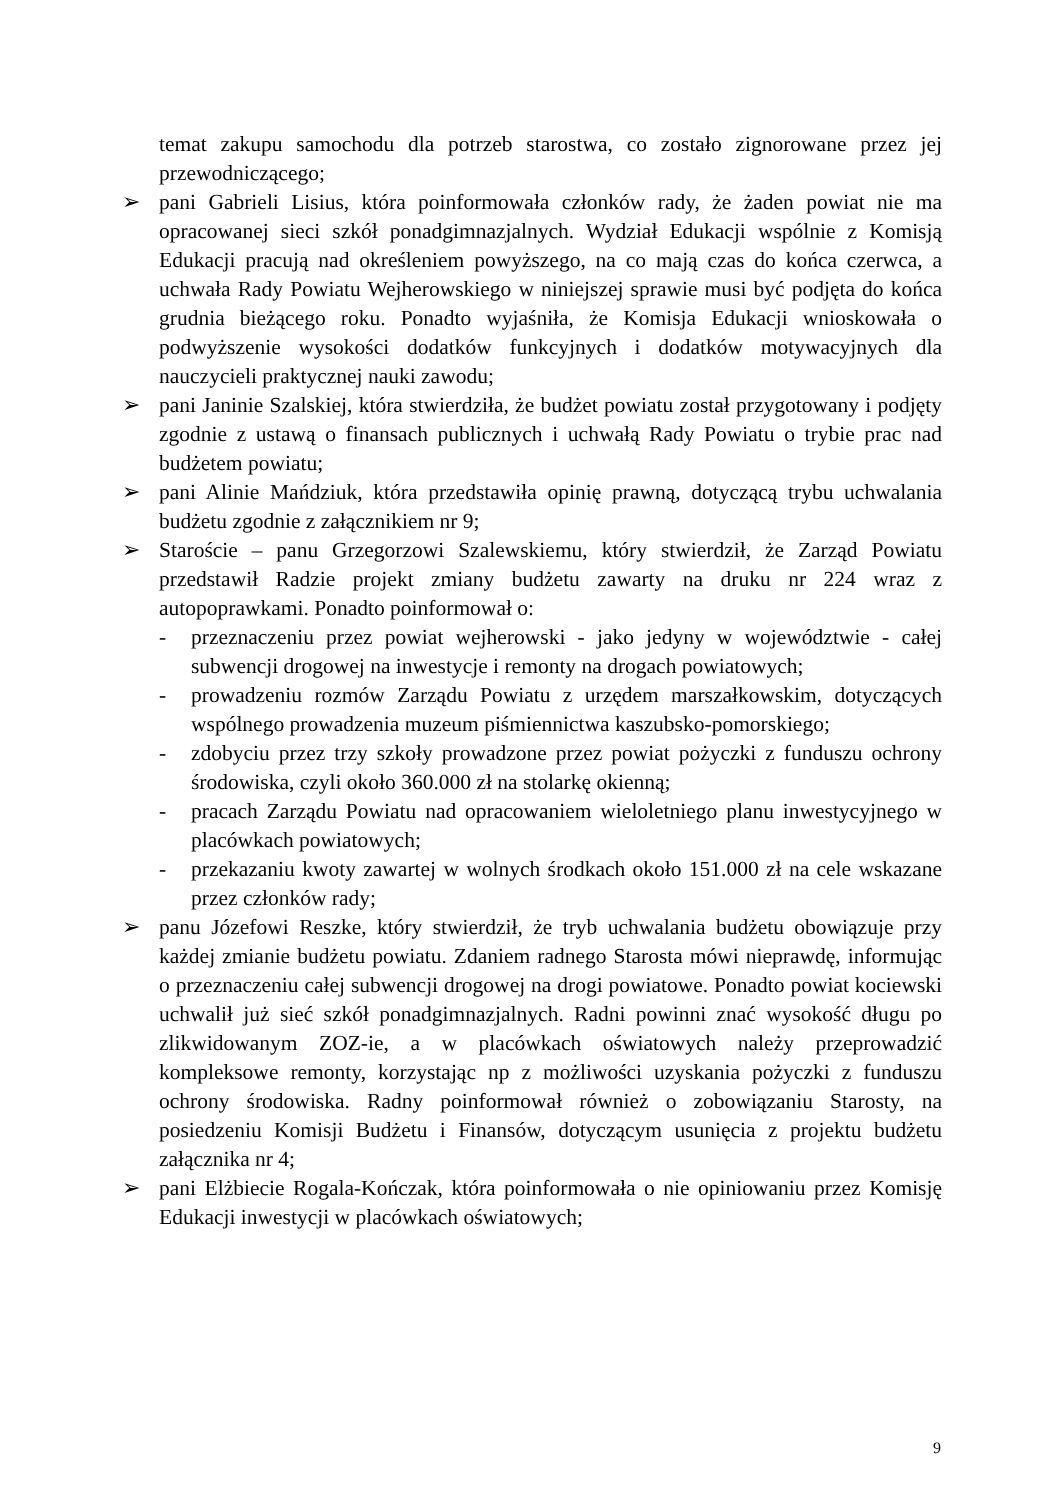temat zakupu samochodu dla potrzeb starostwa, co zostało zignorowane przez jej przewodniczącego;
➢ pani Gabrieli Lisius, która poinformowała członków rady, że żaden powiat nie ma opracowanej sieci szkół ponadgimnazjalnych. Wydział Edukacji wspólnie z Komisją Edukacji pracują nad określeniem powyższego, na co mają czas do końca czerwca, a uchwała Rady Powiatu Wejherowskiego w niniejszej sprawie musi być podjęta do końca grudnia bieżącego roku. Ponadto wyjaśniła, że Komisja Edukacji wnioskowała o podwyższenie wysokości dodatków funkcyjnych i dodatków motywacyjnych dla nauczycieli praktycznej nauki zawodu;
➢ pani Janinie Szalskiej, która stwierdziła, że budżet powiatu został przygotowany i podjęty zgodnie z ustawą o finansach publicznych i uchwałą Rady Powiatu o trybie prac nad budżetem powiatu;
➢ pani Alinie Mańdziuk, która przedstawiła opinię prawną, dotyczącą trybu uchwalania budżetu zgodnie z załącznikiem nr 9;
➢ Staroście – panu Grzegorzowi Szalewskiemu, który stwierdził, że Zarząd Powiatu przedstawił Radzie projekt zmiany budżetu zawarty na druku nr 224 wraz z autopoprawkami. Ponadto poinformował o:
- przeznaczeniu przez powiat wejherowski - jako jedyny w województwie - całej subwencji drogowej na inwestycje i remonty na drogach powiatowych;
- prowadzeniu rozmów Zarządu Powiatu z urzędem marszałkowskim, dotyczących wspólnego prowadzenia muzeum piśmiennictwa kaszubsko-pomorskiego;
- zdobyciu przez trzy szkoły prowadzone przez powiat pożyczki z funduszu ochrony środowiska, czyli około 360.000 zł na stolarkę okienną;
- pracach Zarządu Powiatu nad opracowaniem wieloletniego planu inwestycyjnego w placówkach powiatowych;
- przekazaniu kwoty zawartej w wolnych środkach około 151.000 zł na cele wskazane przez członków rady;
➢ panu Józefowi Reszke, który stwierdził, że tryb uchwalania budżetu obowiązuje przy każdej zmianie budżetu powiatu. Zdaniem radnego Starosta mówi nieprawdę, informując o przeznaczeniu całej subwencji drogowej na drogi powiatowe. Ponadto powiat kociewski uchwalił już sieć szkół ponadgimnazjalnych. Radni powinni znać wysokość długu po zlikwidowanym ZOZ-ie, a w placówkach oświatowych należy przeprowadzić kompleksowe remonty, korzystając np z możliwości uzyskania pożyczki z funduszu ochrony środowiska. Radny poinformował również o zobowiązaniu Starosty, na posiedzeniu Komisji Budżetu i Finansów, dotyczącym usunięcia z projektu budżetu załącznika nr 4;
➢ pani Elżbiecie Rogala-Kończak, która poinformowała o nie opiniowaniu przez Komisję Edukacji inwestycji w placówkach oświatowych;
9